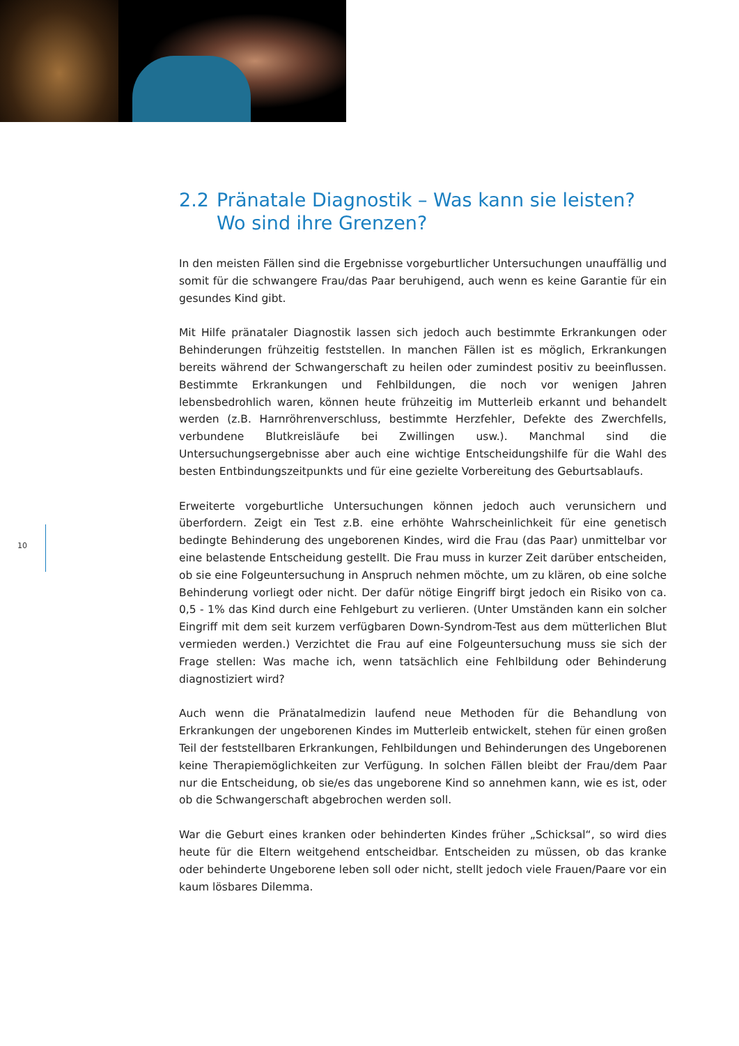2.2 Pränatale Diagnostik – Was kann sie leisten?
Wo sind ihre Grenzen?
In den meisten Fällen sind die Ergebnisse vorgeburtlicher Untersuchungen unauffällig und somit für die schwangere Frau/das Paar beruhigend, auch wenn es keine Garantie für ein gesundes Kind gibt.
Mit Hilfe pränataler Diagnostik lassen sich jedoch auch bestimmte Erkrankungen oder Behinderungen frühzeitig feststellen. In manchen Fällen ist es möglich, Erkrankungen bereits während der Schwangerschaft zu heilen oder zumindest positiv zu beeinflussen. Bestimmte Erkrankungen und Fehlbildungen, die noch vor wenigen Jahren lebensbedrohlich waren, können heute frühzeitig im Mutterleib erkannt und behandelt werden (z.B. Harnröhrenverschluss, bestimmte Herzfehler, Defekte des Zwerchfells, verbundene Blutkreisläufe bei Zwillingen usw.). Manchmal sind die Untersuchungsergebnisse aber auch eine wichtige Entscheidungshilfe für die Wahl des besten Entbindungszeitpunkts und für eine gezielte Vorbereitung des Geburtsablaufs.
Erweiterte vorgeburtliche Untersuchungen können jedoch auch verunsichern und überfordern. Zeigt ein Test z.B. eine erhöhte Wahrscheinlichkeit für eine genetisch bedingte Behinderung des ungeborenen Kindes, wird die Frau (das Paar) unmittelbar vor eine belastende Entscheidung gestellt. Die Frau muss in kurzer Zeit darüber entscheiden, ob sie eine Folgeuntersuchung in Anspruch nehmen möchte, um zu klären, ob eine solche Behinderung vorliegt oder nicht. Der dafür nötige Eingriff birgt jedoch ein Risiko von ca. 0,5 - 1% das Kind durch eine Fehlgeburt zu verlieren. (Unter Umständen kann ein solcher Eingriff mit dem seit kurzem verfügbaren Down-Syndrom-Test aus dem mütterlichen Blut vermieden werden.) Verzichtet die Frau auf eine Folgeuntersuchung muss sie sich der Frage stellen: Was mache ich, wenn tatsächlich eine Fehlbildung oder Behinderung diagnostiziert wird?
Auch wenn die Pränatalmedizin laufend neue Methoden für die Behandlung von Erkrankungen der ungeborenen Kindes im Mutterleib entwickelt, stehen für einen großen Teil der feststellbaren Erkrankungen, Fehlbildungen und Behinderungen des Ungeborenen keine Therapiemöglichkeiten zur Verfügung. In solchen Fällen bleibt der Frau/dem Paar nur die Entscheidung, ob sie/es das ungeborene Kind so annehmen kann, wie es ist, oder ob die Schwangerschaft abgebrochen werden soll.
War die Geburt eines kranken oder behinderten Kindes früher „Schicksal“, so wird dies heute für die Eltern weitgehend entscheidbar. Entscheiden zu müssen, ob das kranke oder behinderte Ungeborene leben soll oder nicht, stellt jedoch viele Frauen/Paare vor ein kaum lösbares Dilemma.
10